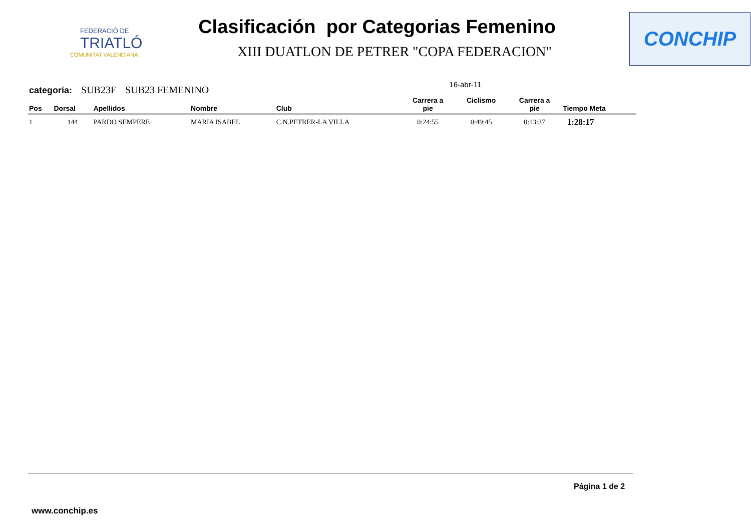FEDERACIÓ DE
TRIATLÓ
COMUNITAT VALENCIANA
Clasificación por Categorias Femenino
XIII DUATLON DE PETRER "COPA FEDERACION"
CONCHIP
categoria: SUB23F SUB23 FEMENINO 16-abr-11
| Pos | Dorsal | Apellidos | Nombre | Club | Carrera a pie | Ciclismo | Carrera a pie | Tiempo Meta |
| --- | --- | --- | --- | --- | --- | --- | --- | --- |
| 1 | 144 | PARDO SEMPERE | MARIA ISABEL | C.N.PETRER-LA VILLA | 0:24:55 | 0:49:45 | 0:13:37 | 1:28:17 |
Página 1 de 2
www.conchip.es